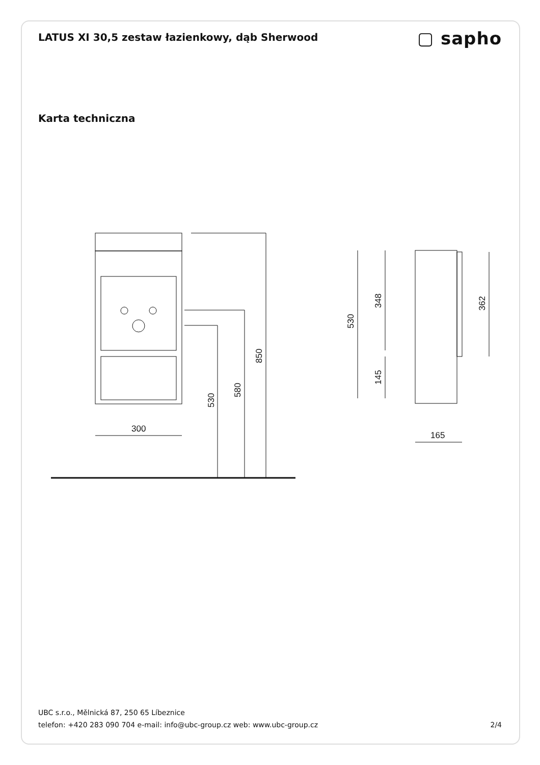LATUS XI 30,5 zestaw łazienkowy, dąb Sherwood
▢ sapho
Karta techniczna
300
530
580
850
530
348
145
362
165
UBC s.r.o., Mělnická 87, 250 65 Líbeznice
telefon: +420 283 090 704 e-mail: info@ubc-group.cz web: www.ubc-group.cz 2/4